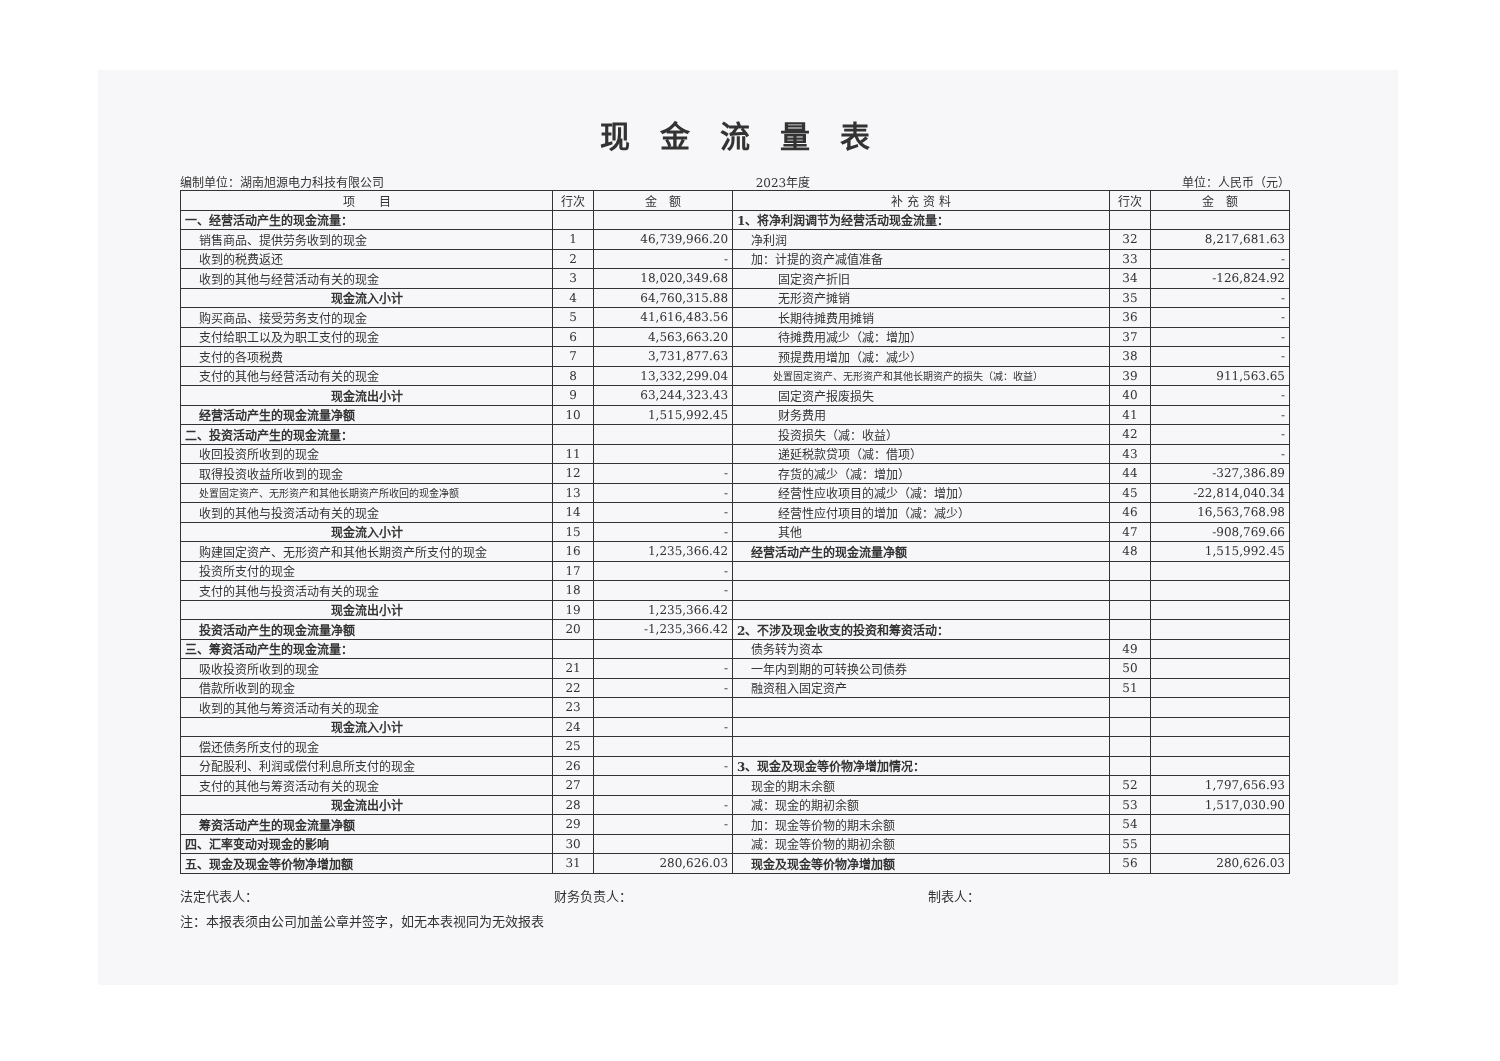现金流量表
编制单位：湖南旭源电力科技有限公司 2023年度 单位：人民币（元）
| 项 目 | 行次 | 金 额 | 补 充 资 料 | 行次 | 金 额 |
| --- | --- | --- | --- | --- | --- |
| 一、经营活动产生的现金流量： | | | 1、将净利润调节为经营活动现金流量： | | |
| 销售商品、提供劳务收到的现金 | 1 | 46,739,966.20 | 净利润 | 32 | 8,217,681.63 |
| 收到的税费返还 | 2 | - | 加：计提的资产减值准备 | 33 | - |
| 收到的其他与经营活动有关的现金 | 3 | 18,020,349.68 | 固定资产折旧 | 34 | -126,824.92 |
| 现金流入小计 | 4 | 64,760,315.88 | 无形资产摊销 | 35 | - |
| 购买商品、接受劳务支付的现金 | 5 | 41,616,483.56 | 长期待摊费用摊销 | 36 | - |
| 支付给职工以及为职工支付的现金 | 6 | 4,563,663.20 | 待摊费用减少（减：增加） | 37 | - |
| 支付的各项税费 | 7 | 3,731,877.63 | 预提费用增加（减：减少） | 38 | - |
| 支付的其他与经营活动有关的现金 | 8 | 13,332,299.04 | 处置固定资产、无形资产和其他长期资产的损失（减：收益） | 39 | 911,563.65 |
| 现金流出小计 | 9 | 63,244,323.43 | 固定资产报废损失 | 40 | - |
| 经营活动产生的现金流量净额 | 10 | 1,515,992.45 | 财务费用 | 41 | - |
| 二、投资活动产生的现金流量： | | | 投资损失（减：收益） | 42 | - |
| 收回投资所收到的现金 | 11 | | 递延税款贷项（减：借项） | 43 | - |
| 取得投资收益所收到的现金 | 12 | - | 存货的减少（减：增加） | 44 | -327,386.89 |
| 处置固定资产、无形资产和其他长期资产所收回的现金净额 | 13 | - | 经营性应收项目的减少（减：增加） | 45 | -22,814,040.34 |
| 收到的其他与投资活动有关的现金 | 14 | - | 经营性应付项目的增加（减：减少） | 46 | 16,563,768.98 |
| 现金流入小计 | 15 | - | 其他 | 47 | -908,769.66 |
| 购建固定资产、无形资产和其他长期资产所支付的现金 | 16 | 1,235,366.42 | 经营活动产生的现金流量净额 | 48 | 1,515,992.45 |
| 投资所支付的现金 | 17 | - | | | |
| 支付的其他与投资活动有关的现金 | 18 | - | | | |
| 现金流出小计 | 19 | 1,235,366.42 | | | |
| 投资活动产生的现金流量净额 | 20 | -1,235,366.42 | 2、不涉及现金收支的投资和筹资活动： | | |
| 三、筹资活动产生的现金流量： | | | 债务转为资本 | 49 | |
| 吸收投资所收到的现金 | 21 | - | 一年内到期的可转换公司债券 | 50 | |
| 借款所收到的现金 | 22 | - | 融资租入固定资产 | 51 | |
| 收到的其他与筹资活动有关的现金 | 23 | | | | |
| 现金流入小计 | 24 | - | | | |
| 偿还债务所支付的现金 | 25 | | | | |
| 分配股利、利润或偿付利息所支付的现金 | 26 | - | 3、现金及现金等价物净增加情况： | | |
| 支付的其他与筹资活动有关的现金 | 27 | | 现金的期末余额 | 52 | 1,797,656.93 |
| 现金流出小计 | 28 | - | 减：现金的期初余额 | 53 | 1,517,030.90 |
| 筹资活动产生的现金流量净额 | 29 | - | 加：现金等价物的期末余额 | 54 | |
| 四、汇率变动对现金的影响 | 30 | | 减：现金等价物的期初余额 | 55 | |
| 五、现金及现金等价物净增加额 | 31 | 280,626.03 | 现金及现金等价物净增加额 | 56 | 280,626.03 |
法定代表人： 财务负责人： 制表人：
注：本报表须由公司加盖公章并签字，如无本表视同为无效报表